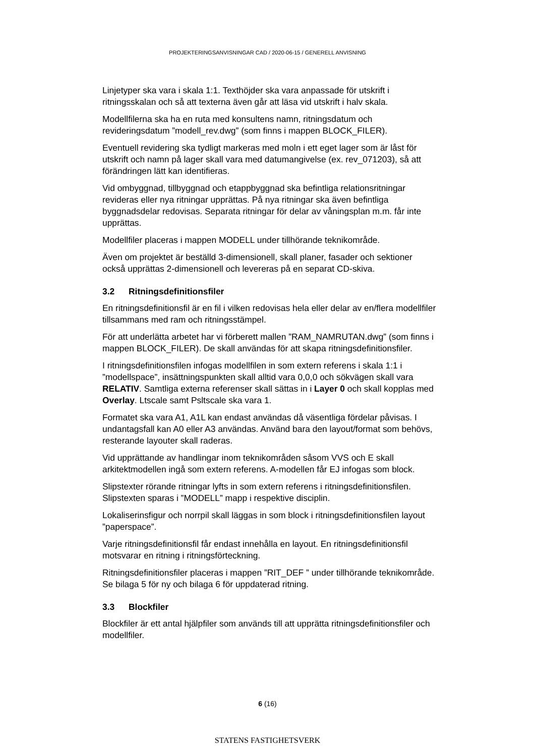PROJEKTERINGSANVISNINGAR CAD / 2020-06-15 / GENERELL ANVISNING
Linjetyper ska vara i skala 1:1. Texthöjder ska vara anpassade för utskrift i ritningsskalan och så att texterna även går att läsa vid utskrift i halv skala.
Modellfilerna ska ha en ruta med konsultens namn, ritningsdatum och revideringsdatum ”modell_rev.dwg” (som finns i mappen BLOCK_FILER).
Eventuell revidering ska tydligt markeras med moln i ett eget lager som är låst för utskrift och namn på lager skall vara med datumangivelse (ex. rev_071203), så att förändringen lätt kan identifieras.
Vid ombyggnad, tillbyggnad och etappbyggnad ska befintliga relationsritningar revideras eller nya ritningar upprättas. På nya ritningar ska även befintliga byggnadsdelar redovisas. Separata ritningar för delar av våningsplan m.m. får inte upprättas.
Modellfiler placeras i mappen MODELL under tillhörande teknikområde.
Även om projektet är beställd 3-dimensionell, skall planer, fasader och sektioner också upprättas 2-dimensionell och levereras på en separat CD-skiva.
3.2 Ritningsdefinitionsfiler
En ritningsdefinitionsfil är en fil i vilken redovisas hela eller delar av en/flera modellfiler tillsammans med ram och ritningsstämpel.
För att underlätta arbetet har vi förberett mallen ”RAM_NAMRUTAN.dwg” (som finns i mappen BLOCK_FILER). De skall användas för att skapa ritningsdefinitionsfiler.
I ritningsdefinitionsfilen infogas modellfilen in som extern referens i skala 1:1 i ”modellspace”, insättningspunkten skall alltid vara 0,0,0 och sökvägen skall vara RELATIV. Samtliga externa referenser skall sättas in i Layer 0 och skall kopplas med Overlay. Ltscale samt Psltscale ska vara 1.
Formatet ska vara A1, A1L kan endast användas då väsentliga fördelar påvisas. I undantagsfall kan A0 eller A3 användas. Använd bara den layout/format som behövs, resterande layouter skall raderas.
Vid upprättande av handlingar inom teknikområden såsom VVS och E skall arkitektmodellen ingå som extern referens. A-modellen får EJ infogas som block.
Slipstexter rörande ritningar lyfts in som extern referens i ritningsdefinitionsfilen. Slipstexten sparas i ”MODELL” mapp i respektive disciplin.
Lokaliserinsfigur och norrpil skall läggas in som block i ritningsdefinitionsfilen layout ”paperspace”.
Varje ritningsdefinitionsfil får endast innehålla en layout. En ritningsdefinitionsfil motsvarar en ritning i ritningsförteckning.
Ritningsdefinitionsfiler placeras i mappen ”RIT_DEF ” under tillhörande teknikområde. Se bilaga 5 för ny och bilaga 6 för uppdaterad ritning.
3.3 Blockfiler
Blockfiler är ett antal hjälpfiler som används till att upprätta ritningsdefinitionsfiler och modellfiler.
6 (16)
STATENS FASTIGHETSVERK